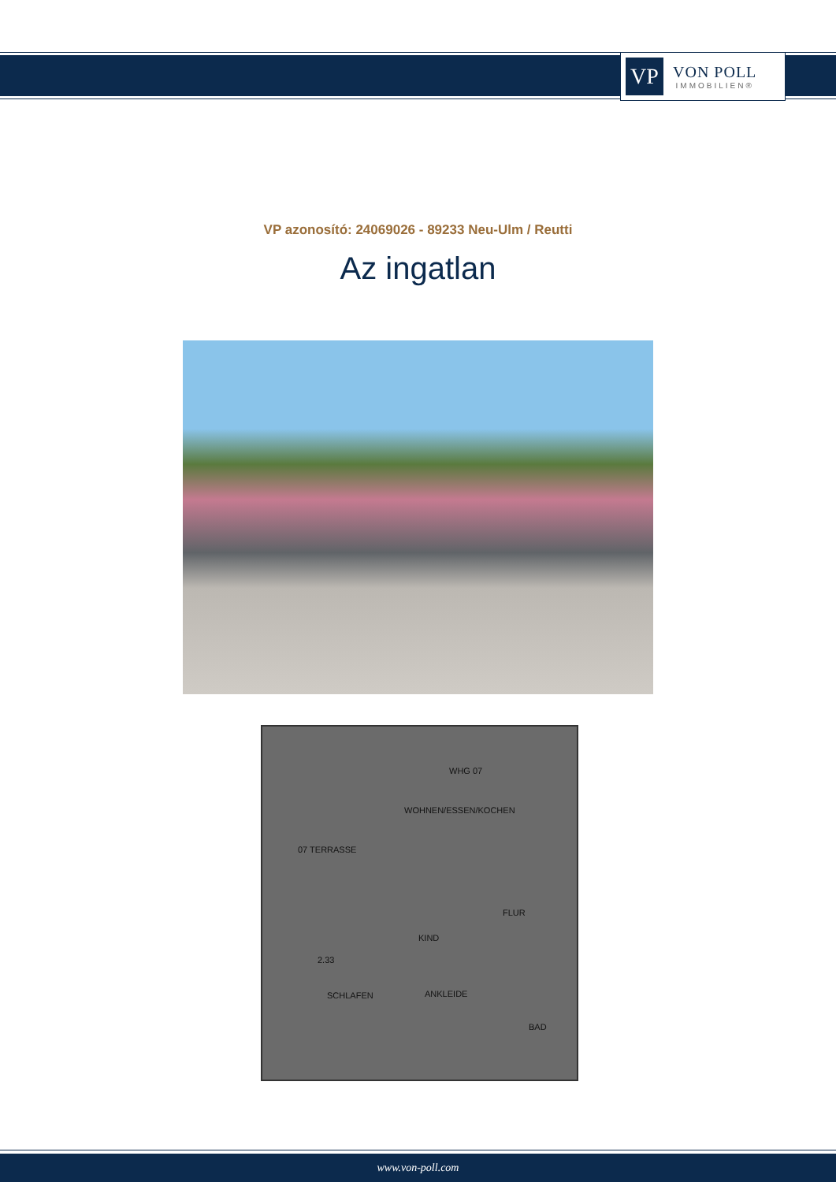VP
VON POLL
IMMOBILIEN®
VP azonosító: 24069026 - 89233 Neu-Ulm / Reutti
Az ingatlan
WHG 07
WOHNEN/ESSEN/KOCHEN
07 TERRASSE
FLUR
KIND
2.33
SCHLAFEN ANKLEIDE
BAD
www.von-poll.com